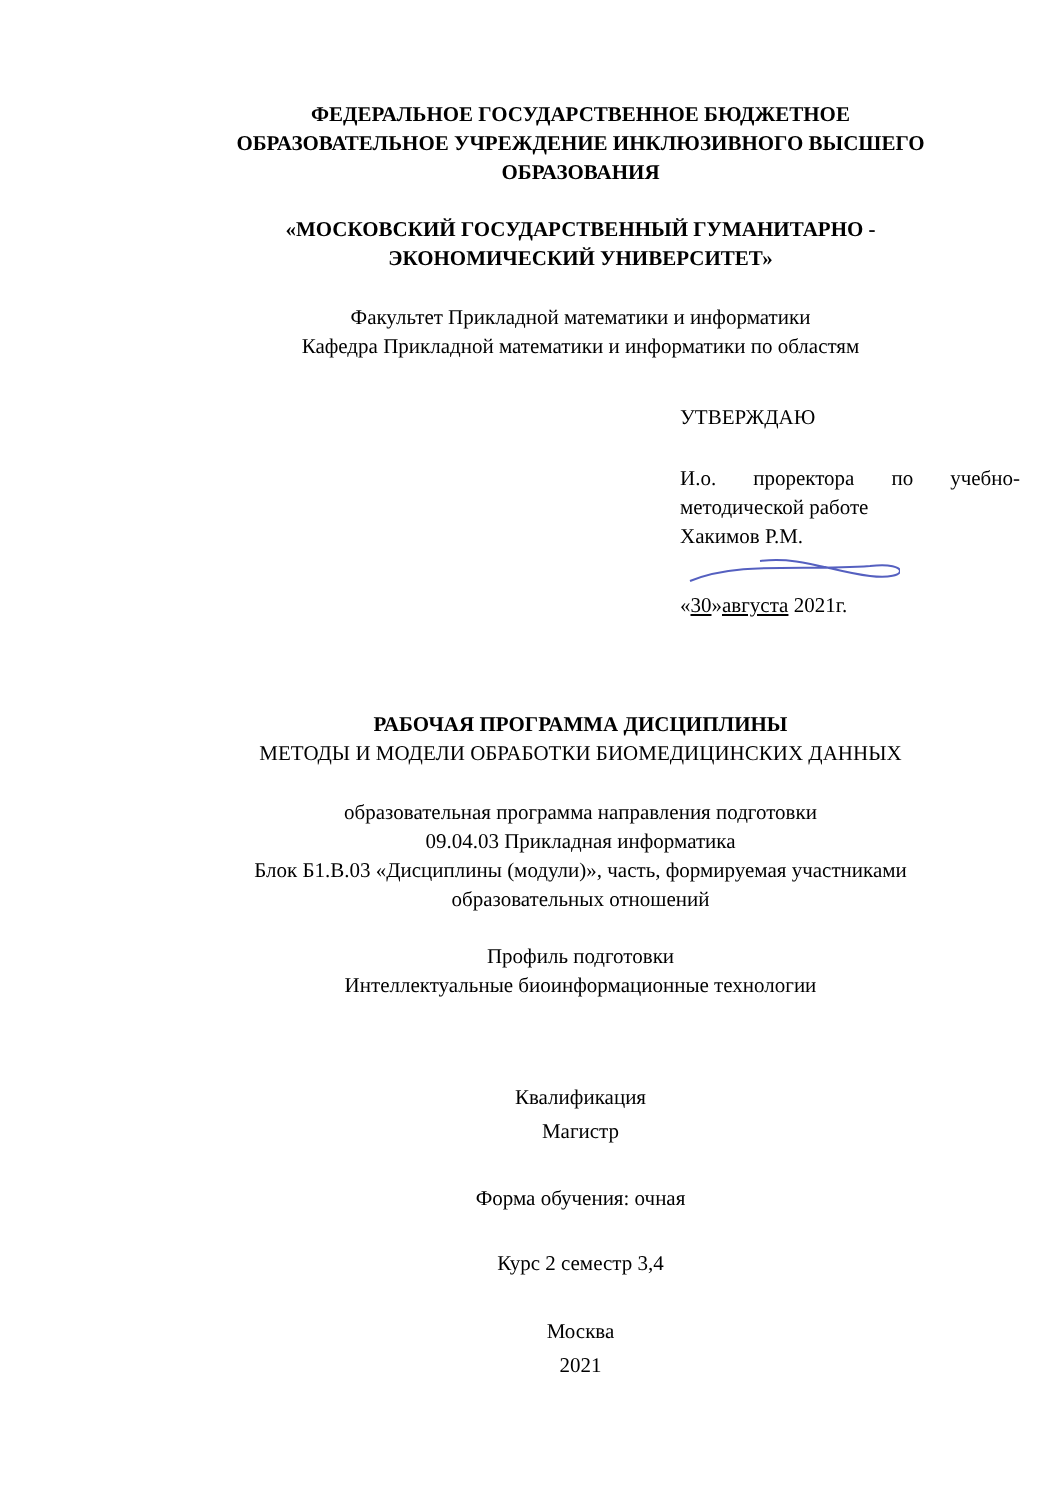ФЕДЕРАЛЬНОЕ ГОСУДАРСТВЕННОЕ БЮДЖЕТНОЕ
ОБРАЗОВАТЕЛЬНОЕ УЧРЕЖДЕНИЕ ИНКЛЮЗИВНОГО ВЫСШЕГО
ОБРАЗОВАНИЯ
«МОСКОВСКИЙ ГОСУДАРСТВЕННЫЙ ГУМАНИТАРНО -
ЭКОНОМИЧЕСКИЙ УНИВЕРСИТЕТ»
Факультет Прикладной математики и информатики
Кафедра Прикладной математики и информатики по областям
УТВЕРЖДАЮ
И.о. проректора по учебно-методической работе
Хакимов Р.М.
«30»августа 2021г.
РАБОЧАЯ ПРОГРАММА ДИСЦИПЛИНЫ
МЕТОДЫ И МОДЕЛИ ОБРАБОТКИ БИОМЕДИЦИНСКИХ ДАННЫХ
образовательная программа направления подготовки
09.04.03 Прикладная информатика
Блок Б1.В.03 «Дисциплины (модули)», часть, формируемая участниками
образовательных отношений
Профиль подготовки
Интеллектуальные биоинформационные технологии
Квалификация
Магистр
Форма обучения: очная
Курс 2 семестр 3,4
Москва
2021